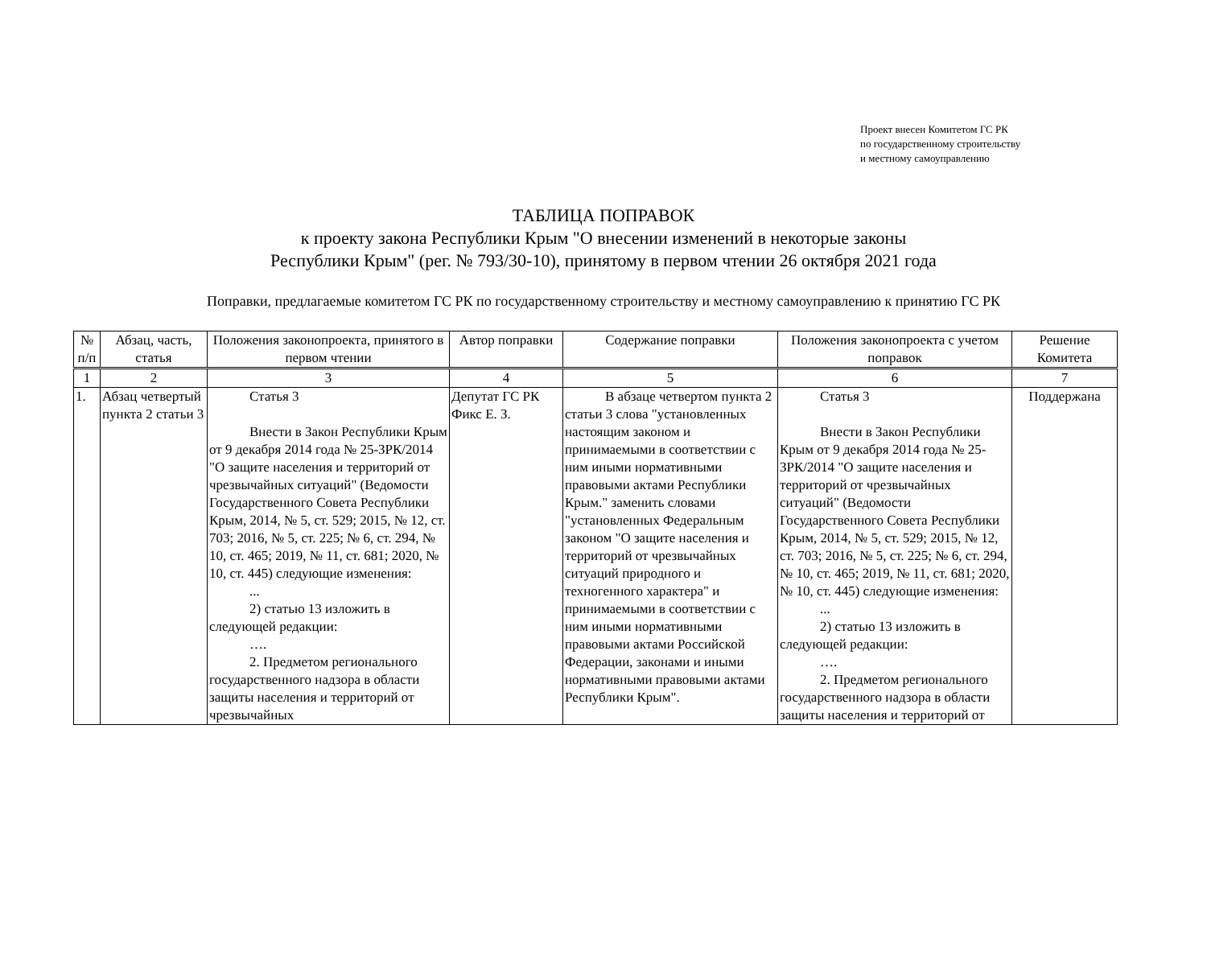Проект внесен Комитетом ГС РК
по государственному строительству
и местному самоуправлению
ТАБЛИЦА ПОПРАВОК
к проекту закона Республики Крым "О внесении изменений в некоторые законы
Республики Крым" (рег. № 793/30-10), принятому в первом чтении 26 октября 2021 года
Поправки, предлагаемые комитетом ГС РК по государственному строительству и местному самоуправлению к принятию ГС РК
| № п/п | Абзац, часть, статья | Положения законопроекта, принятого в первом чтении | Автор поправки | Содержание поправки | Положения законопроекта с учетом поправок | Решение Комитета |
| --- | --- | --- | --- | --- | --- | --- |
| 1 | 2 | 3 | 4 | 5 | 6 | 7 |
| 1. | Абзац четвертый пункта 2 статьи 3 | Статья 3 Внести в Закон Республики Крым от 9 декабря 2014 года № 25-ЗРК/2014 "О защите населения и территорий от чрезвычайных ситуаций" (Ведомости Государственного Совета Республики Крым, 2014, № 5, ст. 529; 2015, № 12, ст. 703; 2016, № 5, ст. 225; № 6, ст. 294, № 10, ст. 465; 2019, № 11, ст. 681; 2020, № 10, ст. 445) следующие изменения: ... 2) статью 13 изложить в следующей редакции: …. 2. Предметом регионального государственного надзора в области защиты населения и территорий от чрезвычайных | Депутат ГС РК Фикс Е. З. | В абзаце четвертом пункта 2 статьи 3 слова "установленных настоящим законом и принимаемыми в соответствии с ним иными нормативными правовыми актами Республики Крым." заменить словами "установленных Федеральным законом "О защите населения и территорий от чрезвычайных ситуаций природного и техногенного характера" и принимаемыми в соответствии с ним иными нормативными правовыми актами Российской Федерации, законами и иными нормативными правовыми актами Республики Крым". | Статья 3 Внести в Закон Республики Крым от 9 декабря 2014 года № 25-ЗРК/2014 "О защите населения и территорий от чрезвычайных ситуаций" (Ведомости Государственного Совета Республики Крым, 2014, № 5, ст. 529; 2015, № 12, ст. 703; 2016, № 5, ст. 225; № 6, ст. 294, № 10, ст. 465; 2019, № 11, ст. 681; 2020, № 10, ст. 445) следующие изменения: ... 2) статью 13 изложить в следующей редакции: …. 2. Предметом регионального государственного надзора в области защиты населения и территорий от | Поддержана |